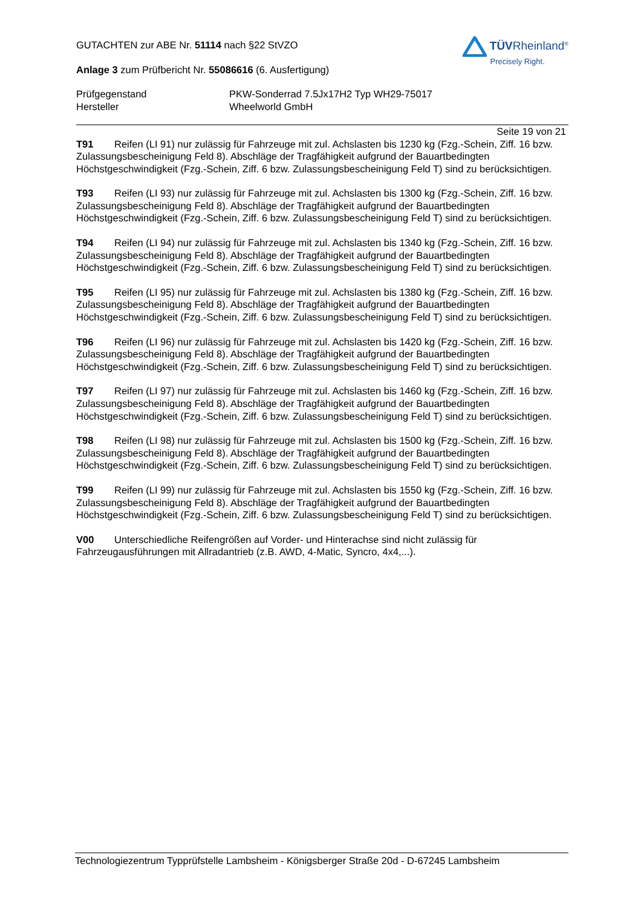GUTACHTEN zur ABE Nr. 51114 nach §22 StVZO
Anlage 3 zum Prüfbericht Nr. 55086616 (6. Ausfertigung)
TÜVRheinland<sup>®</sup>
Precisely Right.
Prüfgegenstand PKW-Sonderrad 7.5Jx17H2 Typ WH29-75017
Hersteller Wheelworld GmbH
Seite 19 von 21
T91 Reifen (LI 91) nur zulässig für Fahrzeuge mit zul. Achslasten bis 1230 kg (Fzg.-Schein, Ziff. 16 bzw. Zulassungsbescheinigung Feld 8). Abschläge der Tragfähigkeit aufgrund der Bauartbedingten Höchstgeschwindigkeit (Fzg.-Schein, Ziff. 6 bzw. Zulassungsbescheinigung Feld T) sind zu berücksichtigen.
T93 Reifen (LI 93) nur zulässig für Fahrzeuge mit zul. Achslasten bis 1300 kg (Fzg.-Schein, Ziff. 16 bzw. Zulassungsbescheinigung Feld 8). Abschläge der Tragfähigkeit aufgrund der Bauartbedingten Höchstgeschwindigkeit (Fzg.-Schein, Ziff. 6 bzw. Zulassungsbescheinigung Feld T) sind zu berücksichtigen.
T94 Reifen (LI 94) nur zulässig für Fahrzeuge mit zul. Achslasten bis 1340 kg (Fzg.-Schein, Ziff. 16 bzw. Zulassungsbescheinigung Feld 8). Abschläge der Tragfähigkeit aufgrund der Bauartbedingten Höchstgeschwindigkeit (Fzg.-Schein, Ziff. 6 bzw. Zulassungsbescheinigung Feld T) sind zu berücksichtigen.
T95 Reifen (LI 95) nur zulässig für Fahrzeuge mit zul. Achslasten bis 1380 kg (Fzg.-Schein, Ziff. 16 bzw. Zulassungsbescheinigung Feld 8). Abschläge der Tragfähigkeit aufgrund der Bauartbedingten Höchstgeschwindigkeit (Fzg.-Schein, Ziff. 6 bzw. Zulassungsbescheinigung Feld T) sind zu berücksichtigen.
T96 Reifen (LI 96) nur zulässig für Fahrzeuge mit zul. Achslasten bis 1420 kg (Fzg.-Schein, Ziff. 16 bzw. Zulassungsbescheinigung Feld 8). Abschläge der Tragfähigkeit aufgrund der Bauartbedingten Höchstgeschwindigkeit (Fzg.-Schein, Ziff. 6 bzw. Zulassungsbescheinigung Feld T) sind zu berücksichtigen.
T97 Reifen (LI 97) nur zulässig für Fahrzeuge mit zul. Achslasten bis 1460 kg (Fzg.-Schein, Ziff. 16 bzw. Zulassungsbescheinigung Feld 8). Abschläge der Tragfähigkeit aufgrund der Bauartbedingten Höchstgeschwindigkeit (Fzg.-Schein, Ziff. 6 bzw. Zulassungsbescheinigung Feld T) sind zu berücksichtigen.
T98 Reifen (LI 98) nur zulässig für Fahrzeuge mit zul. Achslasten bis 1500 kg (Fzg.-Schein, Ziff. 16 bzw. Zulassungsbescheinigung Feld 8). Abschläge der Tragfähigkeit aufgrund der Bauartbedingten Höchstgeschwindigkeit (Fzg.-Schein, Ziff. 6 bzw. Zulassungsbescheinigung Feld T) sind zu berücksichtigen.
T99 Reifen (LI 99) nur zulässig für Fahrzeuge mit zul. Achslasten bis 1550 kg (Fzg.-Schein, Ziff. 16 bzw. Zulassungsbescheinigung Feld 8). Abschläge der Tragfähigkeit aufgrund der Bauartbedingten Höchstgeschwindigkeit (Fzg.-Schein, Ziff. 6 bzw. Zulassungsbescheinigung Feld T) sind zu berücksichtigen.
V00 Unterschiedliche Reifengrößen auf Vorder- und Hinterachse sind nicht zulässig für Fahrzeugausführungen mit Allradantrieb (z.B. AWD, 4-Matic, Syncro, 4x4,...).
Technologiezentrum Typprüfstelle Lambsheim - Königsberger Straße 20d - D-67245 Lambsheim